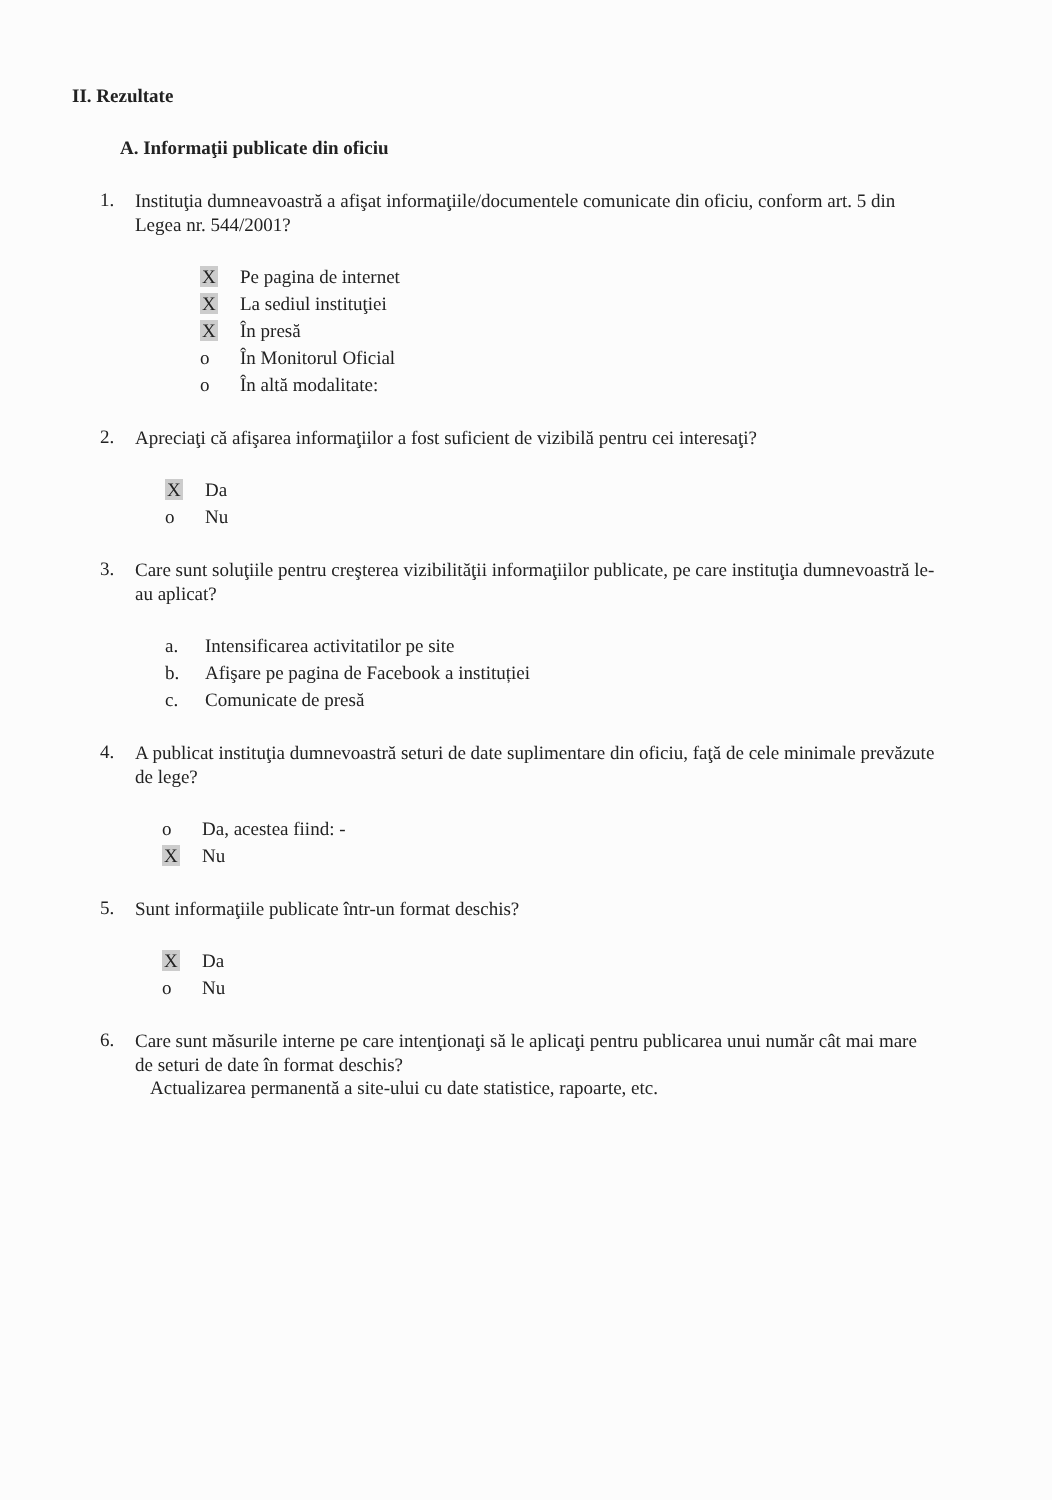II. Rezultate
A. Informaţii publicate din oficiu
1. Instituţia dumneavoastră a afişat informaţiile/documentele comunicate din oficiu, conform art. 5 din Legea nr. 544/2001?
X Pe pagina de internet
X La sediul instituţiei
X În presă
o În Monitorul Oficial
o În altă modalitate:
2. Apreciaţi că afişarea informaţiilor a fost suficient de vizibilă pentru cei interesaţi?
X Da
o Nu
3. Care sunt soluţiile pentru creşterea vizibilităţii informaţiilor publicate, pe care instituţia dumnevoastră le-au aplicat?
a. Intensificarea activitatilor pe site
b. Afişare pe pagina de Facebook a instituției
c. Comunicate de presă
4. A publicat instituţia dumnevoastră seturi de date suplimentare din oficiu, faţă de cele minimale prevăzute de lege?
o Da, acestea fiind: -
X Nu
5. Sunt informaţiile publicate într-un format deschis?
X Da
o Nu
6. Care sunt măsurile interne pe care intenţionaţi să le aplicaţi pentru publicarea unui număr cât mai mare de seturi de date în format deschis?
Actualizarea permanentă a site-ului cu date statistice, rapoarte, etc.